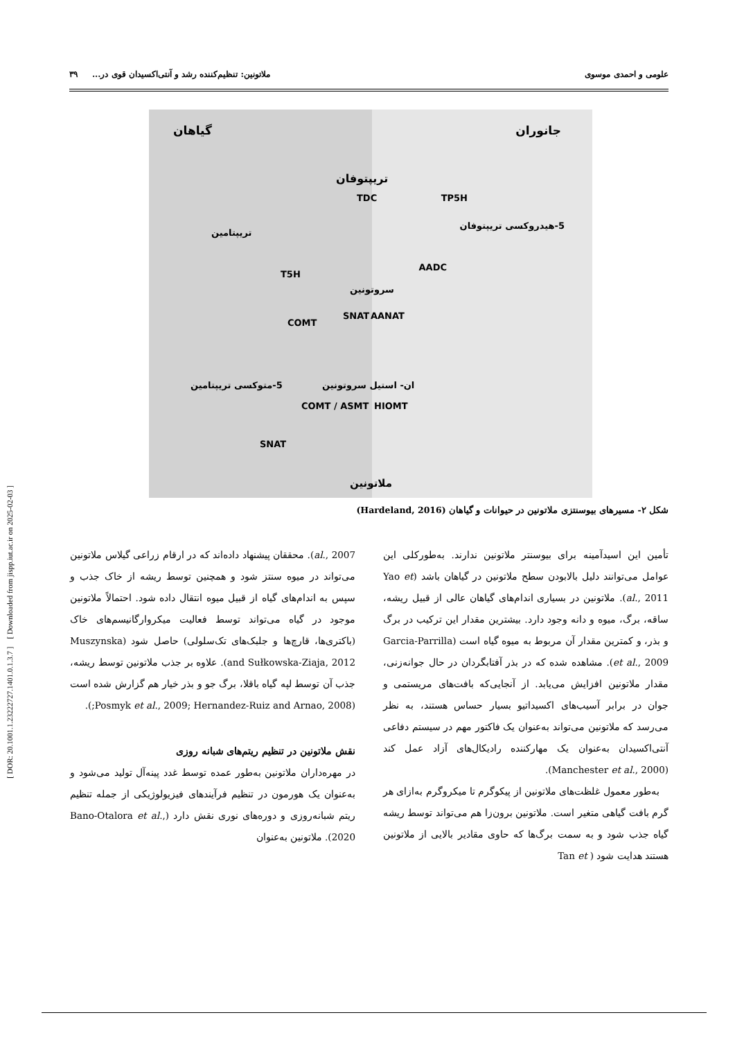[ DOR: 20.1001.1.23222727.1401.0.1.3.7 ] [ Downloaded from jispp.iut.ac.ir on 2025-02-03 ]
علومی و احمدی موسوی ملاتونین: تنظیم‌کننده رشد و آنتی‌اکسیدان قوی در... ۳۹
جانوران گیاهان
تریپتوفان
TDC TP5H
تریپتامین
5-هیدروکسی تریپتوفان
T5H
AADC
سروتونین
SNAT AANAT
COMT
5-متوکسی تریپتامین ان- استیل سروتونین
COMT / ASMT HIOMT
SNAT
ملاتونین
شکل ۲- مسیرهای بیوسنتزی ملاتونین در حیوانات و گیاهان (Hardeland, 2016)
تأمین این اسیدآمینه برای بیوسنتر ملاتونین ندارند. به‌طورکلی این عوامل می‌توانند دلیل بالابودن سطح ملاتونین در گیاهان باشد (Yao et al., 2011). ملاتونین در بسیاری اندام‌های گیاهان عالی از قبیل ریشه، ساقه، برگ، میوه و دانه وجود دارد. بیشترین مقدار این ترکیب در برگ و بذر، و کمترین مقدار آن مربوط به میوه گیاه است (Garcia-Parrilla et al., 2009). مشاهده شده که در بذر آفتابگردان در حال جوانه‌زنی، مقدار ملاتونین افزایش می‌یابد. از آنجایی‌که بافت‌های مریستمی و جوان در برابر آسیب‌های اکسیداتیو بسیار حساس هستند، به نظر می‌رسد که ملاتونین می‌تواند به‌عنوان یک فاکتور مهم در سیستم دفاعی آنتی‌اکسیدان به‌عنوان یک مهارکننده رادیکال‌های آزاد عمل کند (Manchester et al., 2000).
به‌طور معمول غلظت‌های ملاتونین از پیکوگرم تا میکروگرم به‌ازای هر گرم بافت گیاهی متغیر است. ملاتونین برون‌زا هم می‌تواند توسط ریشه گیاه جذب شود و به سمت برگ‌ها که حاوی مقادیر بالایی از ملاتونین هستند هدایت شود ( Tan et
al., 2007). محققان پیشنهاد داده‌اند که در ارقام زراعی گیلاس ملاتونین می‌تواند در میوه سنتز شود و همچنین توسط ریشه از خاک جذب و سپس به اندام‌های گیاه از قبیل میوه انتقال داده شود. احتمالاً ملاتونین موجود در گیاه می‌تواند توسط فعالیت میکروارگانیسم‌های خاک (باکتری‌ها، قارچ‌ها و جلبک‌های تک‌سلولی) حاصل شود (Muszynska and Sułkowska-Ziaja, 2012). علاوه بر جذب ملاتونین توسط ریشه، جذب آن توسط لپه گیاه باقلا، برگ جو و بذر خیار هم گزارش شده است (Posmyk et al., 2009; Hernandez-Ruiz and Arnao, 2008;).
نقش ملاتونین در تنظیم ریتم‌های شبانه روزی
در مهره‌داران ملاتونین به‌طور عمده توسط غدد پینه‌آل تولید می‌شود و به‌عنوان یک هورمون در تنظیم فرآیندهای فیزیولوژیکی از جمله تنظیم ریتم شبانه‌روزی و دوره‌های نوری نقش دارد (Bano-Otalora et al., 2020). ملاتونین به‌عنوان